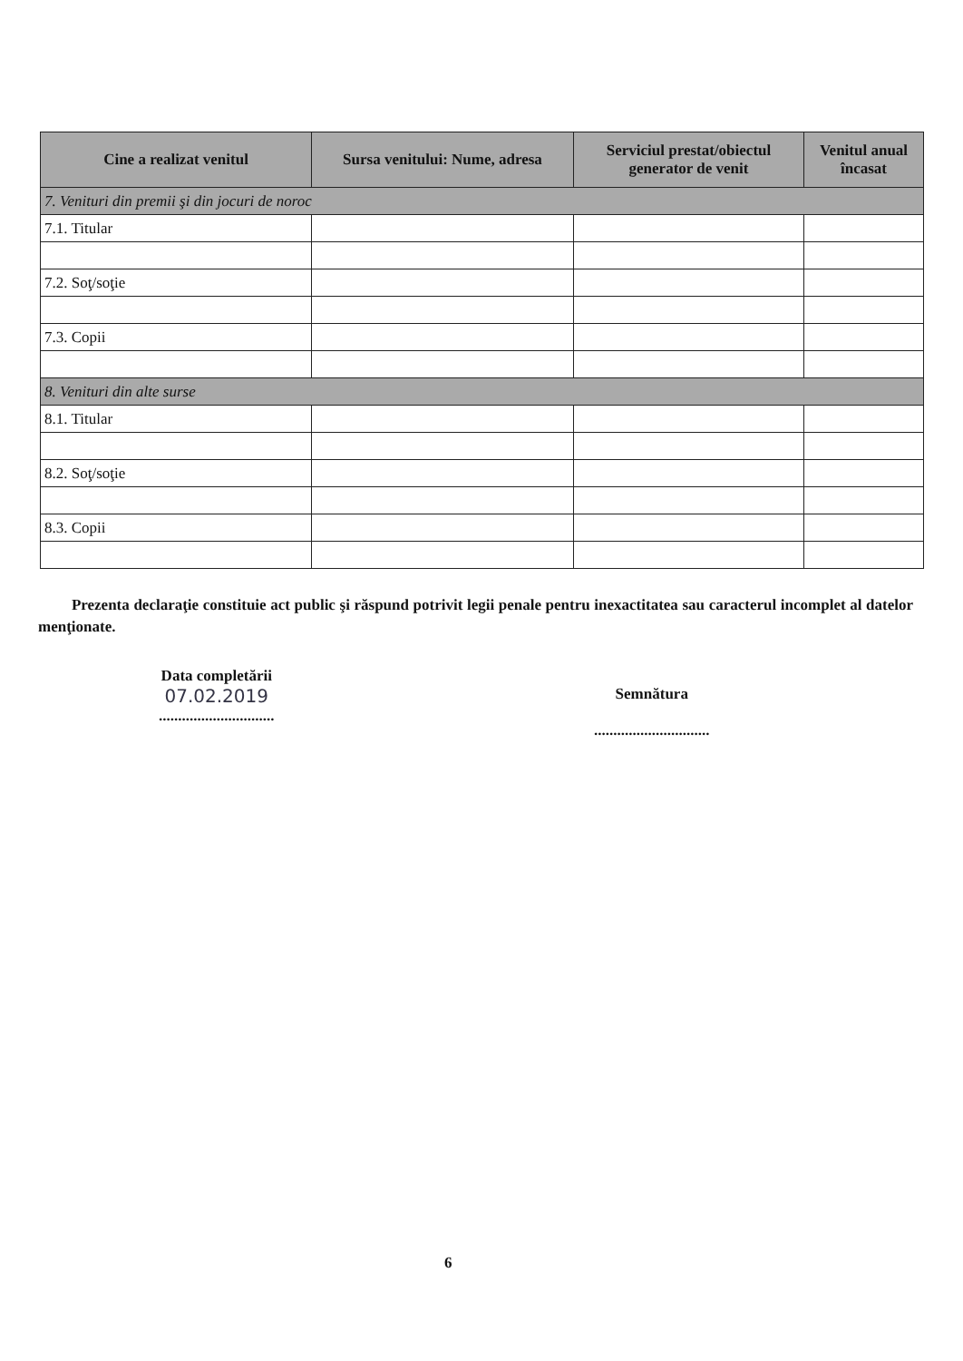| Cine a realizat venitul | Sursa venitului: Nume, adresa | Serviciul prestat/obiectul generator de venit | Venitul anual încasat |
| --- | --- | --- | --- |
| 7. Venituri din premii şi din jocuri de noroc | | | |
| 7.1. Titular | | | |
| 7.2. Soţ/soţie | | | |
| 7.3. Copii | | | |
| 8. Venituri din alte surse | | | |
| 8.1. Titular | | | |
| 8.2. Soţ/soţie | | | |
| 8.3. Copii | | | |
Prezenta declaraţie constituie act public şi răspund potrivit legii penale pentru inexactitatea sau caracterul incomplet al datelor menţionate.
Data completării
07.02.2019
..............................
Semnătura
..............................
6